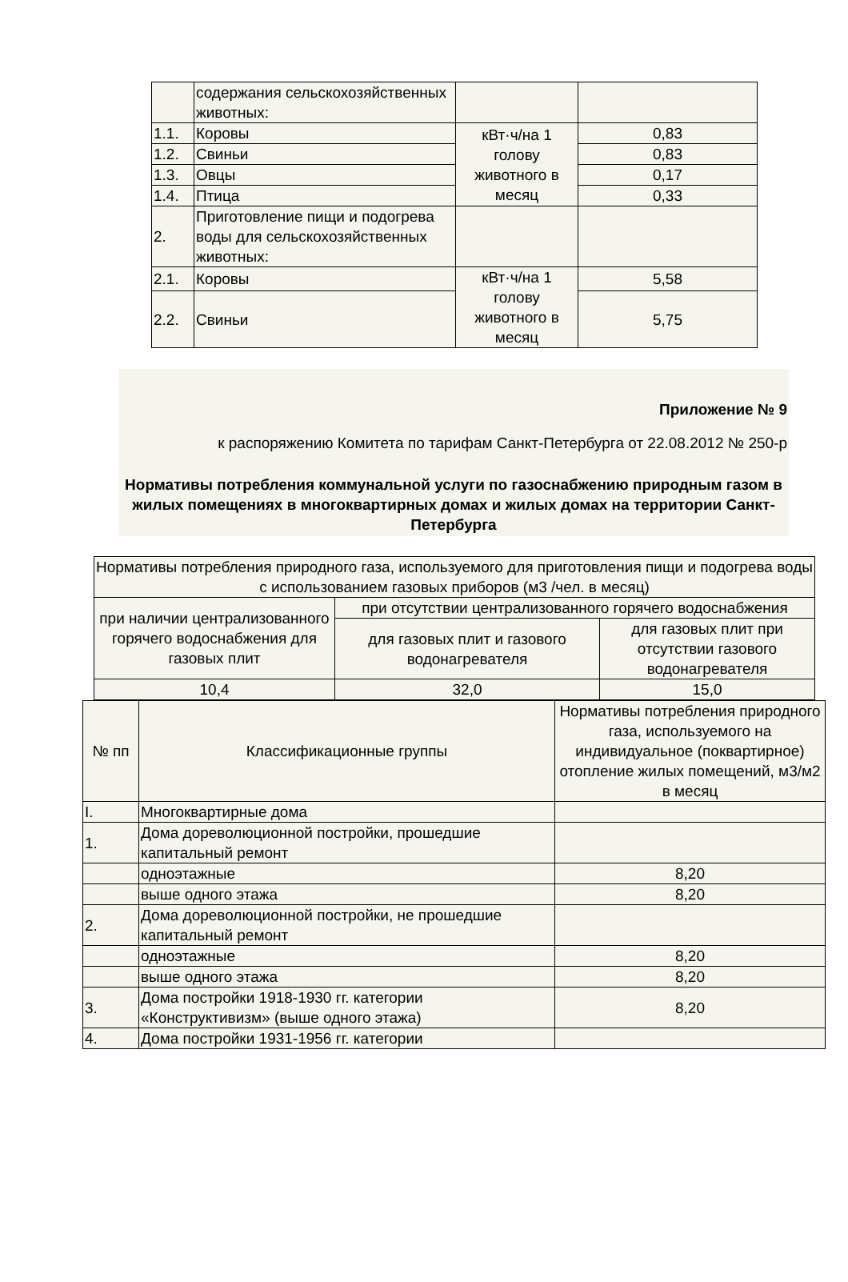| | содержания сельскохозяйственных животных: | | |
| 1.1. | Коровы | кВт·ч/на 1 голову животного в месяц | 0,83 |
| 1.2. | Свиньи | | 0,83 |
| 1.3. | Овцы | | 0,17 |
| 1.4. | Птица | | 0,33 |
| 2. | Приготовление пищи и подогрева воды для сельскохозяйственных животных: | | |
| 2.1. | Коровы | кВт·ч/на 1 голову животного в месяц | 5,58 |
| 2.2. | Свиньи | | 5,75 |
Приложение № 9
к распоряжению Комитета по тарифам Санкт-Петербурга от 22.08.2012 № 250-р
Нормативы потребления коммунальной услуги по газоснабжению природным газом в жилых помещениях в многоквартирных домах и жилых домах на территории Санкт-Петербурга
| Нормативы потребления природного газа, используемого для приготовления пищи и подогрева воды с использованием газовых приборов (м3 /чел. в месяц) | | |
| при наличии централизованного горячего водоснабжения для газовых плит | при отсутствии централизованного горячего водоснабжения | |
| | для газовых плит и газового водонагревателя | для газовых плит при отсутствии газового водонагревателя |
| 10,4 | 32,0 | 15,0 |
| № пп | Классификационные группы | Нормативы потребления природного газа, используемого на индивидуальное (поквартирное) отопление жилых помещений, м3/м2 в месяц |
| I. | Многоквартирные дома | |
| 1. | Дома дореволюционной постройки, прошедшие капитальный ремонт | |
| | одноэтажные | 8,20 |
| | выше одного этажа | 8,20 |
| 2. | Дома дореволюционной постройки, не прошедшие капитальный ремонт | |
| | одноэтажные | 8,20 |
| | выше одного этажа | 8,20 |
| 3. | Дома постройки 1918-1930 гг. категории «Конструктивизм» (выше одного этажа) | 8,20 |
| 4. | Дома постройки 1931-1956 гг. категории | |